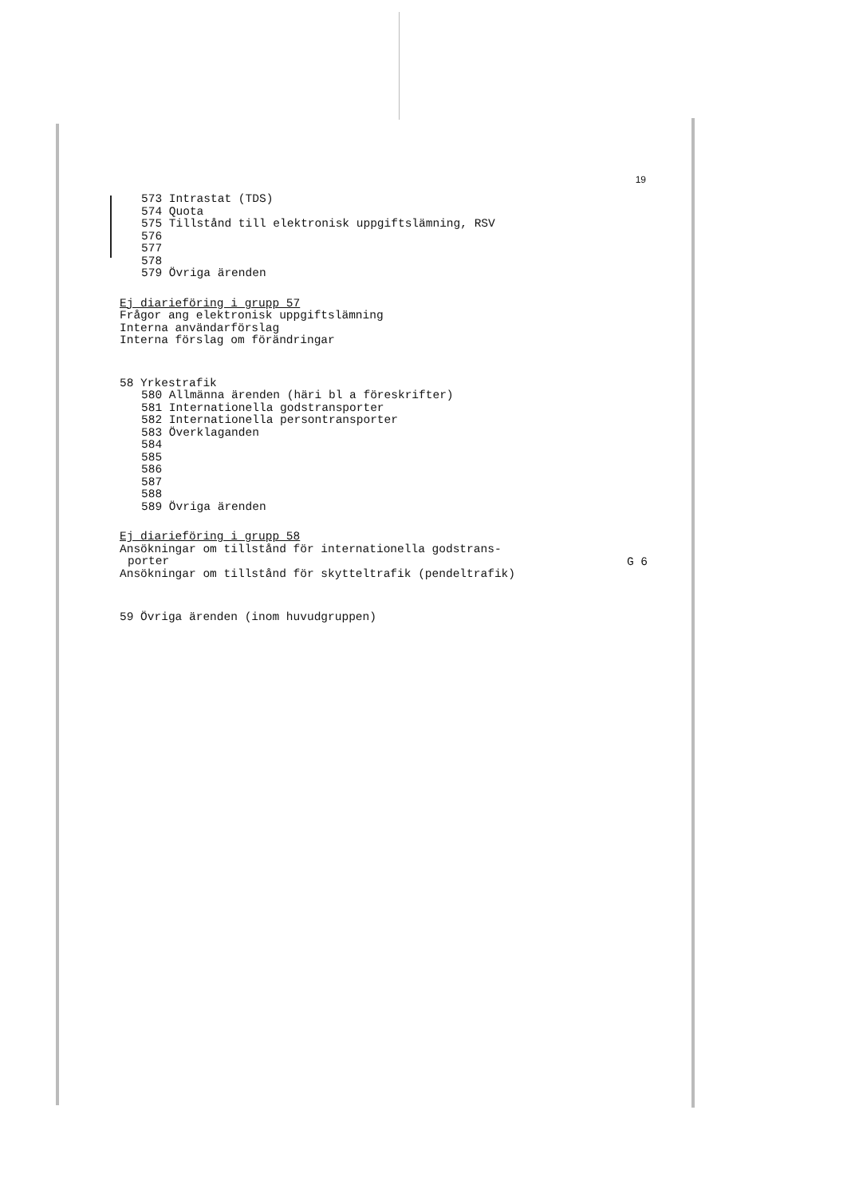19
573 Intrastat (TDS)
574 Quota
575 Tillstånd till elektronisk uppgiftslämning, RSV
576
577
578
579 Övriga ärenden
Ej diarieföring i grupp 57
Frågor ang elektronisk uppgiftslämning
Interna användarförslag
Interna förslag om förändringar
58 Yrkestrafik
580 Allmänna ärenden (häri bl a föreskrifter)
581 Internationella godstransporter
582 Internationella persontransporter
583 Överklaganden
584
585
586
587
588
589 Övriga ärenden
Ej diarieföring i grupp 58
Ansökningar om tillstånd för internationella godstrans-
porter
G 6
Ansökningar om tillstånd för skytteltrafik (pendeltrafik)
59 Övriga ärenden (inom huvudgruppen)